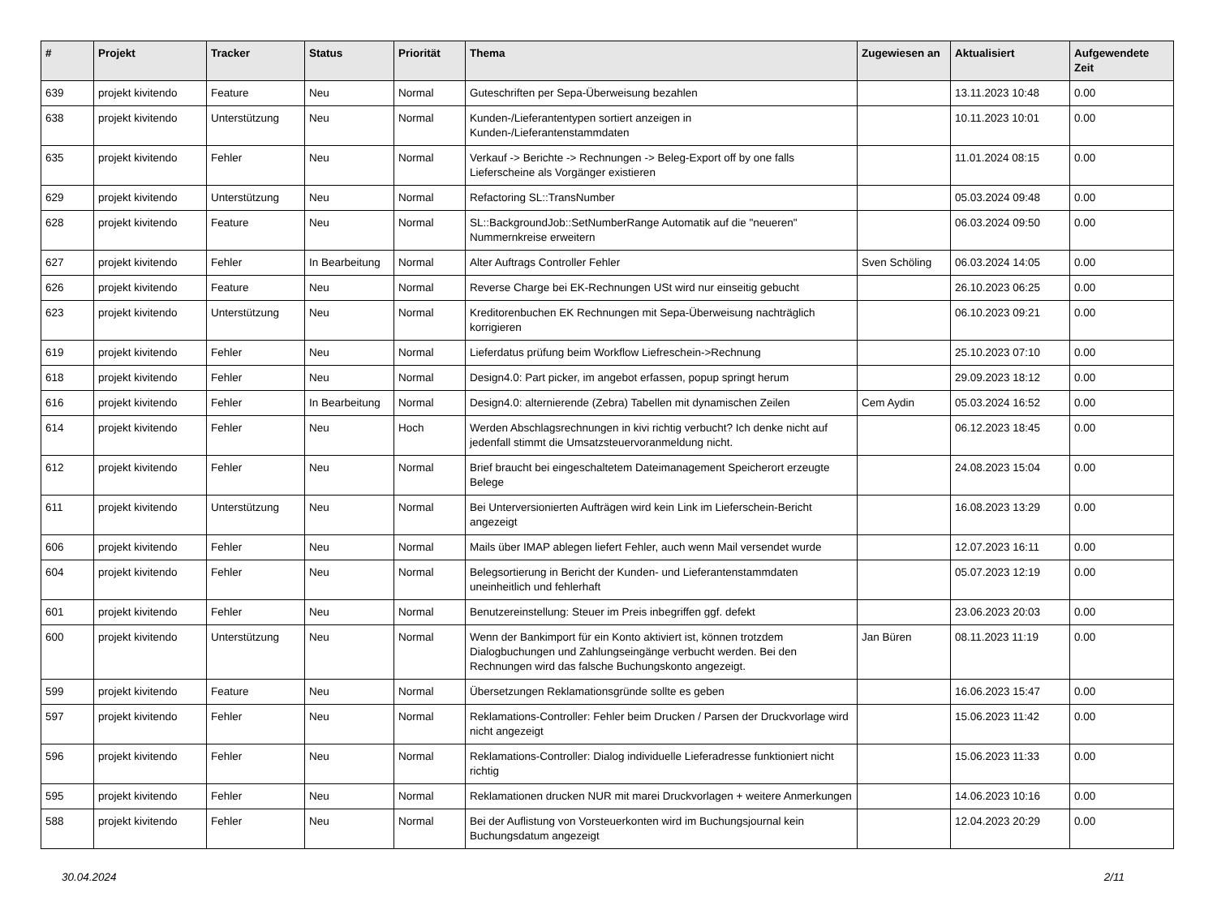| # | Projekt | Tracker | Status | Priorität | Thema | Zugewiesen an | Aktualisiert | Aufgewendete Zeit |
| --- | --- | --- | --- | --- | --- | --- | --- | --- |
| 639 | projekt kivitendo | Feature | Neu | Normal | Guteschriften per Sepa-Überweisung bezahlen | | 13.11.2023 10:48 | 0.00 |
| 638 | projekt kivitendo | Unterstützung | Neu | Normal | Kunden-/Lieferantentypen sortiert anzeigen in Kunden-/Lieferantenstammdaten | | 10.11.2023 10:01 | 0.00 |
| 635 | projekt kivitendo | Fehler | Neu | Normal | Verkauf -> Berichte -> Rechnungen -> Beleg-Export off by one falls Lieferscheine als Vorgänger existieren | | 11.01.2024 08:15 | 0.00 |
| 629 | projekt kivitendo | Unterstützung | Neu | Normal | Refactoring SL::TransNumber | | 05.03.2024 09:48 | 0.00 |
| 628 | projekt kivitendo | Feature | Neu | Normal | SL::BackgroundJob::SetNumberRange Automatik auf die "neueren" Nummernkreise erweitern | | 06.03.2024 09:50 | 0.00 |
| 627 | projekt kivitendo | Fehler | In Bearbeitung | Normal | Alter Auftrags Controller Fehler | Sven Schöling | 06.03.2024 14:05 | 0.00 |
| 626 | projekt kivitendo | Feature | Neu | Normal | Reverse Charge bei EK-Rechnungen USt wird nur einseitig gebucht | | 26.10.2023 06:25 | 0.00 |
| 623 | projekt kivitendo | Unterstützung | Neu | Normal | Kreditorenbuchen EK Rechnungen mit Sepa-Überweisung nachträglich korrigieren | | 06.10.2023 09:21 | 0.00 |
| 619 | projekt kivitendo | Fehler | Neu | Normal | Lieferdatus prüfung beim Workflow Liefreschein->Rechnung | | 25.10.2023 07:10 | 0.00 |
| 618 | projekt kivitendo | Fehler | Neu | Normal | Design4.0: Part picker, im angebot erfassen, popup springt herum | | 29.09.2023 18:12 | 0.00 |
| 616 | projekt kivitendo | Fehler | In Bearbeitung | Normal | Design4.0: alternierende (Zebra) Tabellen mit dynamischen Zeilen | Cem Aydin | 05.03.2024 16:52 | 0.00 |
| 614 | projekt kivitendo | Fehler | Neu | Hoch | Werden Abschlagsrechnungen in kivi richtig verbucht? Ich denke nicht auf jedenfall stimmt die Umsatzsteuervoranmeldung nicht. | | 06.12.2023 18:45 | 0.00 |
| 612 | projekt kivitendo | Fehler | Neu | Normal | Brief braucht bei eingeschaltetem Dateimanagement Speicherort erzeugte Belege | | 24.08.2023 15:04 | 0.00 |
| 611 | projekt kivitendo | Unterstützung | Neu | Normal | Bei Unterversionierten Aufträgen wird kein Link im Lieferschein-Bericht angezeigt | | 16.08.2023 13:29 | 0.00 |
| 606 | projekt kivitendo | Fehler | Neu | Normal | Mails über IMAP ablegen liefert Fehler, auch wenn Mail versendet wurde | | 12.07.2023 16:11 | 0.00 |
| 604 | projekt kivitendo | Fehler | Neu | Normal | Belegsortierung in Bericht der Kunden- und Lieferantenstammdaten uneinheitlich und fehlerhaft | | 05.07.2023 12:19 | 0.00 |
| 601 | projekt kivitendo | Fehler | Neu | Normal | Benutzereinstellung: Steuer im Preis inbegriffen ggf. defekt | | 23.06.2023 20:03 | 0.00 |
| 600 | projekt kivitendo | Unterstützung | Neu | Normal | Wenn der Bankimport für ein Konto aktiviert ist, können trotzdem Dialogbuchungen und Zahlungseingänge verbucht werden. Bei den Rechnungen wird das falsche Buchungskonto angezeigt. | Jan Büren | 08.11.2023 11:19 | 0.00 |
| 599 | projekt kivitendo | Feature | Neu | Normal | Übersetzungen Reklamationsgründe sollte es geben | | 16.06.2023 15:47 | 0.00 |
| 597 | projekt kivitendo | Fehler | Neu | Normal | Reklamations-Controller: Fehler beim Drucken / Parsen der Druckvorlage wird nicht angezeigt | | 15.06.2023 11:42 | 0.00 |
| 596 | projekt kivitendo | Fehler | Neu | Normal | Reklamations-Controller: Dialog individuelle Lieferadresse funktioniert nicht richtig | | 15.06.2023 11:33 | 0.00 |
| 595 | projekt kivitendo | Fehler | Neu | Normal | Reklamationen drucken NUR mit marei Druckvorlagen + weitere Anmerkungen | | 14.06.2023 10:16 | 0.00 |
| 588 | projekt kivitendo | Fehler | Neu | Normal | Bei der Auflistung von Vorsteuerkonten wird im Buchungsjournal kein Buchungsdatum angezeigt | | 12.04.2023 20:29 | 0.00 |
30.04.2024 2/11